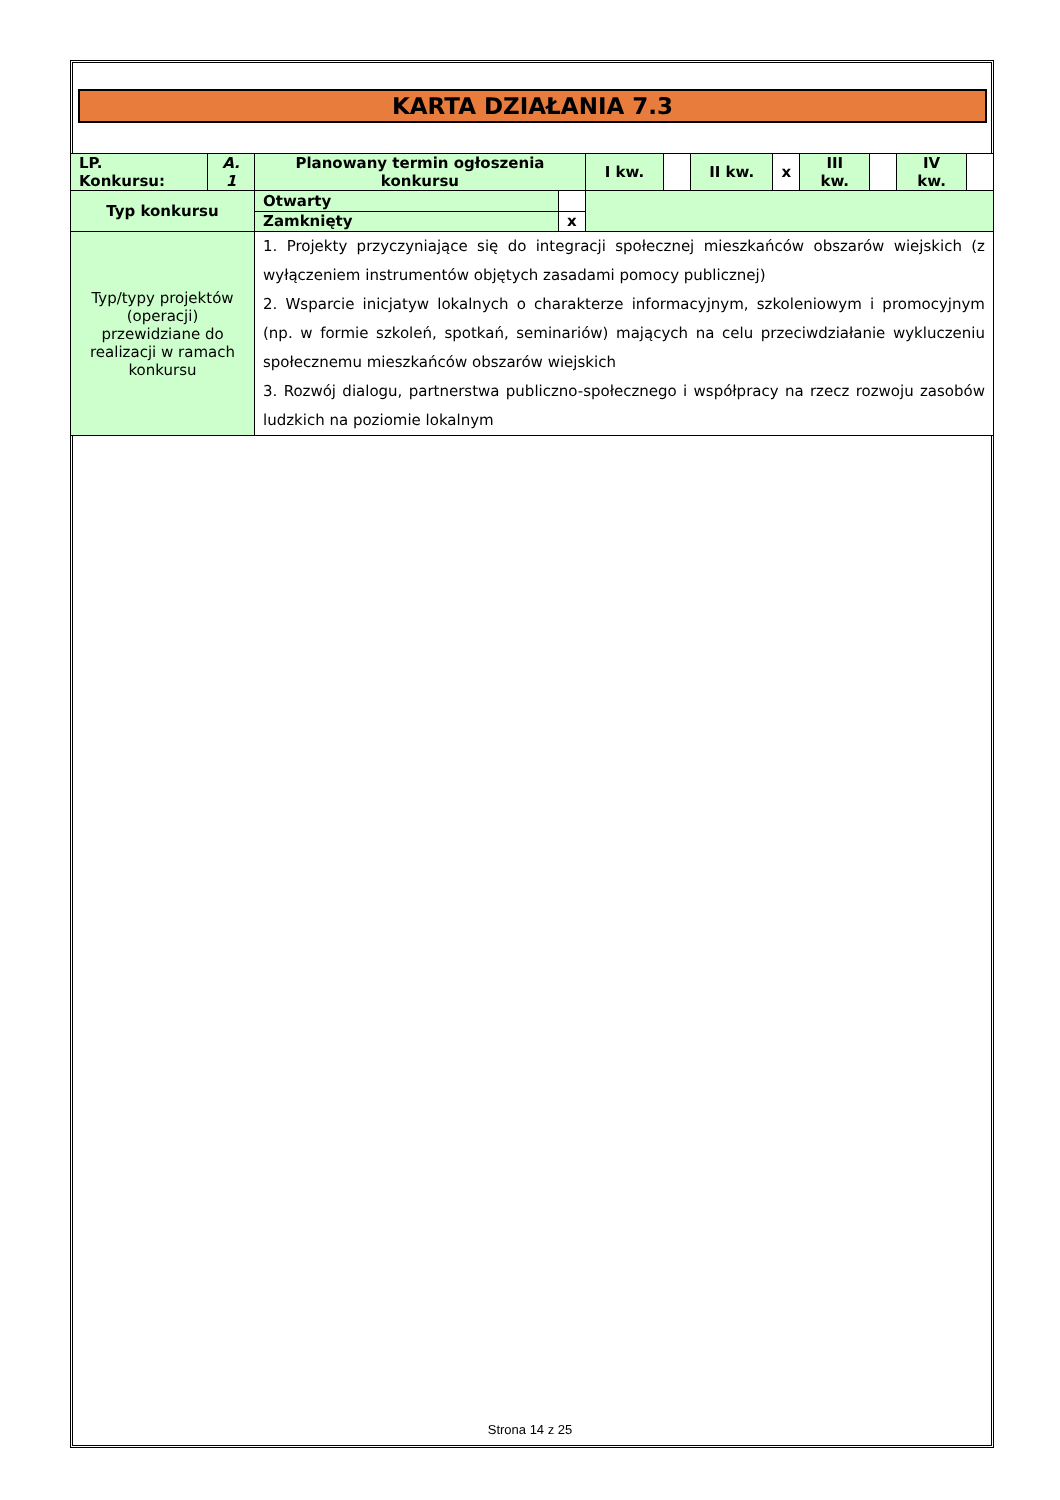KARTA DZIAŁANIA 7.3
| LP. Konkursu: | A. 1 | Planowany termin ogłoszenia konkursu | | I kw. | | II kw. | x | III kw. | | IV kw. | |
| Typ konkursu | | Otwarty | | | | | | | | | |
| | | Zamknięty | x | | | | | | | | |
| Typ/typy projektów (operacji) przewidziane do realizacji w ramach konkursu | | 1. Projekty przyczyniające się do integracji społecznej mieszkańców obszarów wiejskich (z wyłączeniem instrumentów objętych zasadami pomocy publicznej) 2. Wsparcie inicjatyw lokalnych o charakterze informacyjnym, szkoleniowym i promocyjnym (np. w formie szkoleń, spotkań, seminariów) mających na celu przeciwdziałanie wykluczeniu społecznemu mieszkańców obszarów wiejskich 3. Rozwój dialogu, partnerstwa publiczno-społecznego i współpracy na rzecz rozwoju zasobów ludzkich na poziomie lokalnym | | | | | | | | | |
Strona 14 z 25